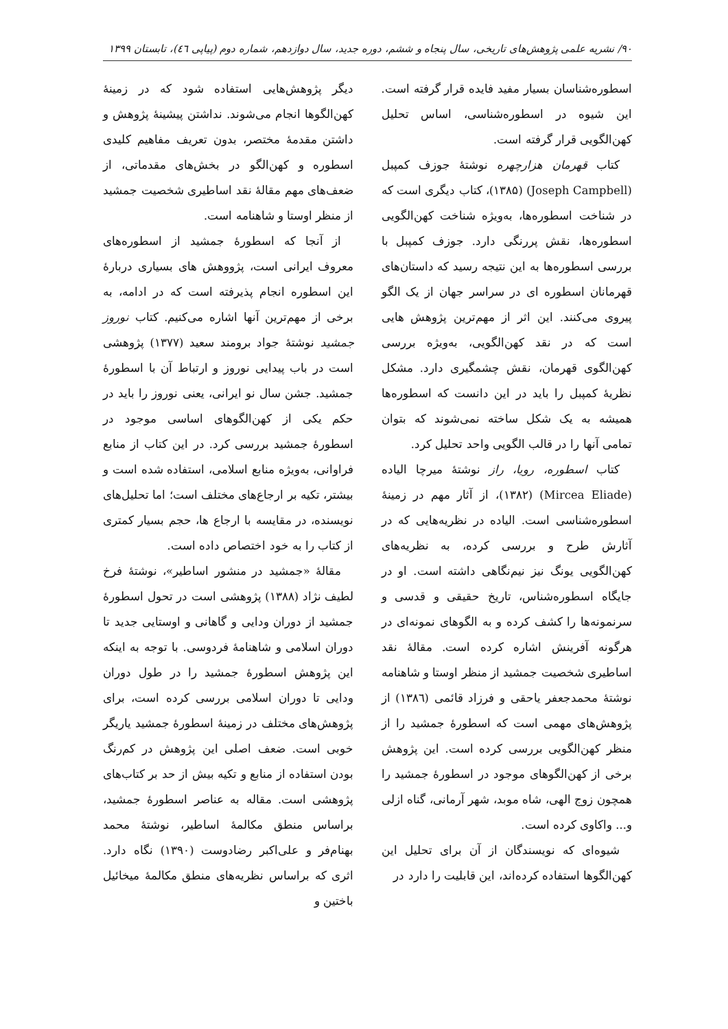۹۰/ نشریه علمی پژوهش‌های تاریخی، سال پنجاه و ششم، دوره جدید، سال دوازدهم، شماره دوم (پیاپی ٤٦)، تابستان ۱۳۹۹
اسطوره‌شناسان بسیار مفید فایده قرار گرفته است. این شیوه در اسطوره‌شناسی، اساس تحلیل کهن‌الگویی قرار گرفته است.
کتاب قهرمان هزارچهره نوشتهٔ جوزف کمپبل (Joseph Campbell) (۱۳۸۵)، کتاب دیگری است که در شناخت اسطوره‌ها، به‌ویژه شناخت کهن‌الگویی اسطوره‌ها، نقش پررنگی دارد. جوزف کمپبل با بررسی اسطوره‌ها به این نتیجه رسید که داستان‌های قهرمانان اسطوره ای در سراسر جهان از یک الگو پیروی می‌کنند. این اثر از مهم‌ترین پژوهش هایی است که در نقد کهن‌الگویی، به‌ویژه بررسی کهن‌الگوی قهرمان، نقش چشمگیری دارد. مشکل نظریهٔ کمپبل را باید در این دانست که اسطوره‌ها همیشه به یک شکل ساخته نمی‌شوند که بتوان تمامی آنها را در قالب الگویی واحد تحلیل کرد.
کتاب اسطوره، رویا، راز نوشتهٔ میرچا الیاده (Mircea Eliade) (۱۳۸۲)، از آثار مهم در زمینهٔ اسطوره‌شناسی است. الیاده در نظریه‌هایی که در آثارش طرح و بررسی کرده، به نظریه‌های کهن‌الگویی یونگ نیز نیم‌نگاهی داشته است. او در جایگاه اسطوره‌شناس، تاریخ حقیقی و قدسی و سرنمونه‌ها را کشف کرده و به الگوهای نمونه‌ای در هرگونه آفرینش اشاره کرده است. مقالهٔ نقد اساطیری شخصیت جمشید از منظر اوستا و شاهنامه نوشتهٔ محمدجعفر یاحقی و فرزاد قائمی (۱۳۸٦) از پژوهش‌های مهمی است که اسطورهٔ جمشید را از منظر کهن‌الگویی بررسی کرده است. این پژوهش برخی از کهن‌الگوهای موجود در اسطورهٔ جمشید را همچون زوج الهی، شاه موبد، شهر آرمانی، گناه ازلی و... واکاوی کرده است.
شیوه‌ای که نویسندگان از آن برای تحلیل این کهن‌الگوها استفاده کرده‌اند، این قابلیت را دارد در
دیگر پژوهش‌هایی استفاده شود که در زمینهٔ کهن‌الگوها انجام می‌شوند. نداشتن پیشینهٔ پژوهش و داشتن مقدمهٔ مختصر، بدون تعریف مفاهیم کلیدی اسطوره و کهن‌الگو در بخش‌های مقدماتی، از ضعف‌های مهم مقالهٔ نقد اساطیری شخصیت جمشید از منظر اوستا و شاهنامه است.
از آنجا که اسطورهٔ جمشید از اسطوره‌های معروف ایرانی است، پژووهش های بسیاری دربارهٔ این اسطوره انجام پذیرفته است که در ادامه، به برخی از مهم‌ترین آنها اشاره می‌کنیم. کتاب نوروز جمشید نوشتهٔ جواد برومند سعید (۱۳۷۷) پژوهشی است در باب پیدایی نوروز و ارتباط آن با اسطورهٔ جمشید. جشن سال نو ایرانی، یعنی نوروز را باید در حکم یکی از کهن‌الگوهای اساسی موجود در اسطورهٔ جمشید بررسی کرد. در این کتاب از منابع فراوانی، به‌ویژه منابع اسلامی، استفاده شده است و بیشتر، تکیه بر ارجاع‌های مختلف است؛ اما تحلیل‌های نویسنده، در مقایسه با ارجاع ها، حجم بسیار کمتری از کتاب را به خود اختصاص داده است.
مقالهٔ «جمشید در منشور اساطیر»، نوشتهٔ فرخ لطیف نژاد (۱۳۸۸) پژوهشی است در تحول اسطورهٔ جمشید از دوران ودایی و گاهانی و اوستایی جدید تا دوران اسلامی و شاهنامهٔ فردوسی. با توجه به اینکه این پژوهش اسطورهٔ جمشید را در طول دوران ودایی تا دوران اسلامی بررسی کرده است، برای پژوهش‌های مختلف در زمینهٔ اسطورهٔ جمشید یاریگر خوبی است. ضعف اصلی این پژوهش در کم‌رنگ بودن استفاده از منابع و تکیه بیش از حد بر کتاب‌های پژوهشی است. مقاله به عناصر اسطورهٔ جمشید، براساس منطق مکالمهٔ اساطیر، نوشتهٔ محمد بهنام‌فر و علی‌اکبر رضادوست (۱۳۹۰) نگاه دارد. اثری که براساس نظریه‌های منطق مکالمهٔ میخائیل باختین و